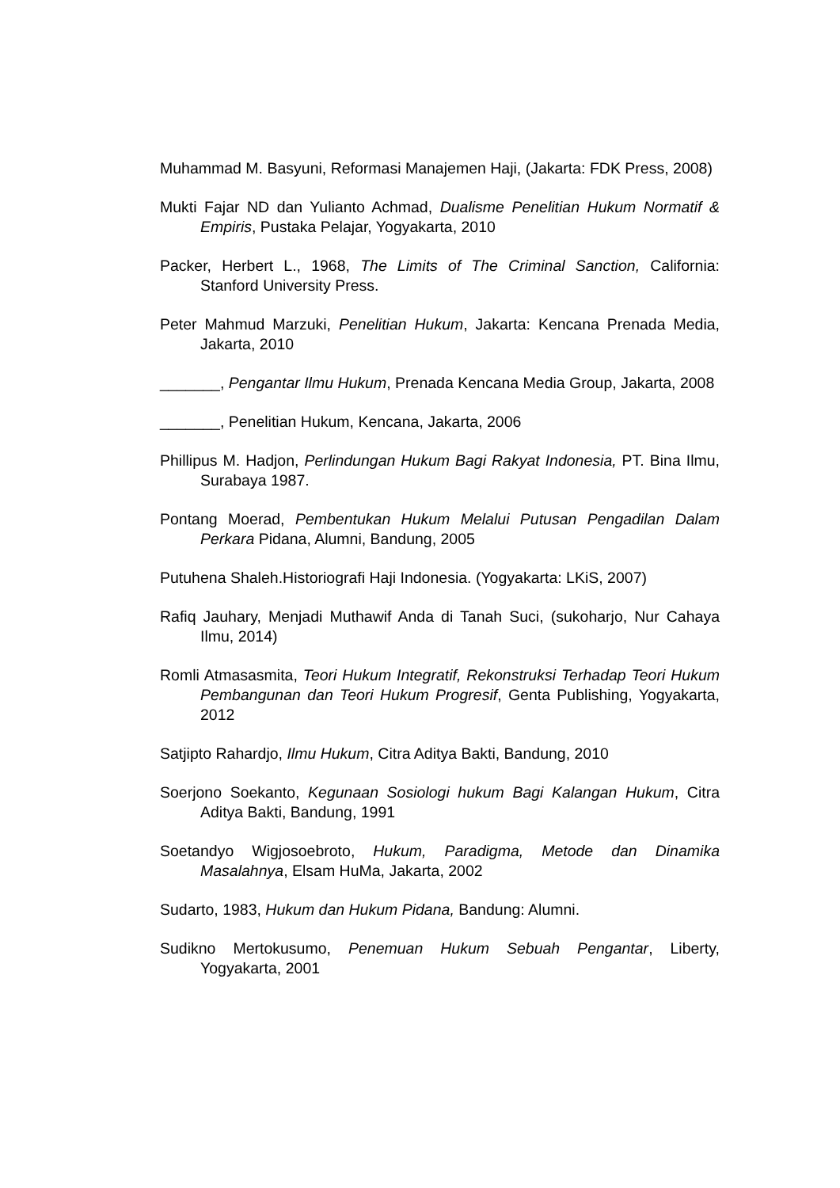Muhammad M. Basyuni, Reformasi Manajemen Haji, (Jakarta: FDK Press, 2008)
Mukti Fajar ND dan Yulianto Achmad, Dualisme Penelitian Hukum Normatif & Empiris, Pustaka Pelajar, Yogyakarta, 2010
Packer, Herbert L., 1968, The Limits of The Criminal Sanction, California: Stanford University Press.
Peter Mahmud Marzuki, Penelitian Hukum, Jakarta: Kencana Prenada Media, Jakarta, 2010
_______, Pengantar Ilmu Hukum, Prenada Kencana Media Group, Jakarta, 2008
_______, Penelitian Hukum, Kencana, Jakarta, 2006
Phillipus M. Hadjon, Perlindungan Hukum Bagi Rakyat Indonesia, PT. Bina Ilmu, Surabaya 1987.
Pontang Moerad, Pembentukan Hukum Melalui Putusan Pengadilan Dalam Perkara Pidana, Alumni, Bandung, 2005
Putuhena Shaleh.Historiografi Haji Indonesia. (Yogyakarta: LKiS, 2007)
Rafiq Jauhary, Menjadi Muthawif Anda di Tanah Suci, (sukoharjo, Nur Cahaya Ilmu, 2014)
Romli Atmasasmita, Teori Hukum Integratif, Rekonstruksi Terhadap Teori Hukum Pembangunan dan Teori Hukum Progresif, Genta Publishing, Yogyakarta, 2012
Satjipto Rahardjo, Ilmu Hukum, Citra Aditya Bakti, Bandung, 2010
Soerjono Soekanto, Kegunaan Sosiologi hukum Bagi Kalangan Hukum, Citra Aditya Bakti, Bandung, 1991
Soetandyo Wigjosoebroto, Hukum, Paradigma, Metode dan Dinamika Masalahnya, Elsam HuMa, Jakarta, 2002
Sudarto, 1983, Hukum dan Hukum Pidana, Bandung: Alumni.
Sudikno Mertokusumo, Penemuan Hukum Sebuah Pengantar, Liberty, Yogyakarta, 2001